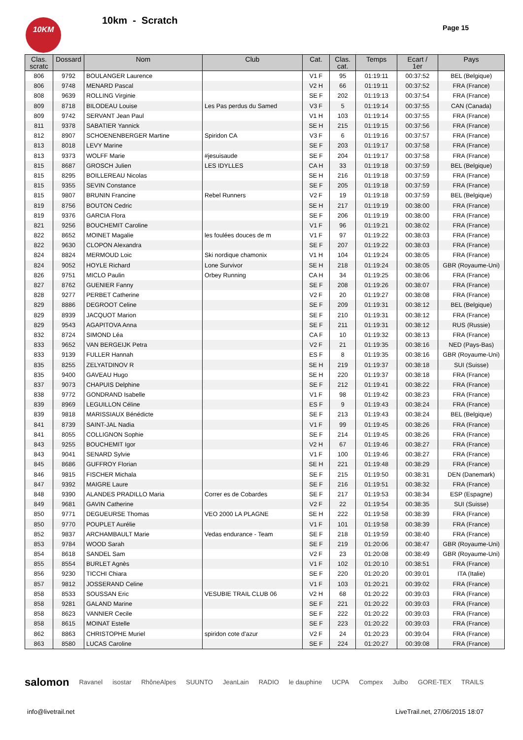10KM 10km - Scratch
Page 15
| Clas. scratc | Dossard | Nom | Club | Cat. | Clas. cat. | Temps | Ecart / 1er | Pays |
| --- | --- | --- | --- | --- | --- | --- | --- | --- |
| 806 | 9792 | BOULANGER Laurence | | V1 F | 95 | 01:19:11 | 00:37:52 | BEL (Belgique) |
| 806 | 9748 | MENARD Pascal | | V2 H | 66 | 01:19:11 | 00:37:52 | FRA (France) |
| 808 | 9639 | ROLLING Virginie | | SE F | 202 | 01:19:13 | 00:37:54 | FRA (France) |
| 809 | 8718 | BILODEAU Louise | Les Pas perdus du Samed | V3 F | 5 | 01:19:14 | 00:37:55 | CAN (Canada) |
| 809 | 9742 | SERVANT Jean Paul | | V1 H | 103 | 01:19:14 | 00:37:55 | FRA (France) |
| 811 | 9378 | SABATIER Yannick | | SE H | 215 | 01:19:15 | 00:37:56 | FRA (France) |
| 812 | 8907 | SCHOENENBERGER Martine | Spiridon CA | V3 F | 6 | 01:19:16 | 00:37:57 | FRA (France) |
| 813 | 8018 | LEVY Marine | | SE F | 203 | 01:19:17 | 00:37:58 | FRA (France) |
| 813 | 9373 | WOLFF Marie | #jesuisaude | SE F | 204 | 01:19:17 | 00:37:58 | FRA (France) |
| 815 | 8687 | GROSCH Julien | LES IDYLLES | CA H | 33 | 01:19:18 | 00:37:59 | BEL (Belgique) |
| 815 | 8295 | BOILLEREAU Nicolas | | SE H | 216 | 01:19:18 | 00:37:59 | FRA (France) |
| 815 | 9355 | SEVIN Constance | | SE F | 205 | 01:19:18 | 00:37:59 | FRA (France) |
| 815 | 9807 | BRUNIN Francine | Rebel Runners | V2 F | 19 | 01:19:18 | 00:37:59 | BEL (Belgique) |
| 819 | 8756 | BOUTON Cedric | | SE H | 217 | 01:19:19 | 00:38:00 | FRA (France) |
| 819 | 9376 | GARCIA Flora | | SE F | 206 | 01:19:19 | 00:38:00 | FRA (France) |
| 821 | 9256 | BOUCHEMIT Caroline | | V1 F | 96 | 01:19:21 | 00:38:02 | FRA (France) |
| 822 | 8652 | MOINET Magalie | les foulées douces de m | V1 F | 97 | 01:19:22 | 00:38:03 | FRA (France) |
| 822 | 9630 | CLOPON Alexandra | | SE F | 207 | 01:19:22 | 00:38:03 | FRA (France) |
| 824 | 8824 | MERMOUD Loic | Ski nordique chamonix | V1 H | 104 | 01:19:24 | 00:38:05 | FRA (France) |
| 824 | 9052 | HOYLE Richard | Lone Survivor | SE H | 218 | 01:19:24 | 00:38:05 | GBR (Royaume-Uni) |
| 826 | 9751 | MICLO Paulin | Orbey Running | CA H | 34 | 01:19:25 | 00:38:06 | FRA (France) |
| 827 | 8762 | GUENIER Fanny | | SE F | 208 | 01:19:26 | 00:38:07 | FRA (France) |
| 828 | 9277 | PERBET Catherine | | V2 F | 20 | 01:19:27 | 00:38:08 | FRA (France) |
| 829 | 8886 | DEGROOT Celine | | SE F | 209 | 01:19:31 | 00:38:12 | BEL (Belgique) |
| 829 | 8939 | JACQUOT Marion | | SE F | 210 | 01:19:31 | 00:38:12 | FRA (France) |
| 829 | 9543 | AGAPITOVA Anna | | SE F | 211 | 01:19:31 | 00:38:12 | RUS (Russie) |
| 832 | 8724 | SIMOND Léa | | CA F | 10 | 01:19:32 | 00:38:13 | FRA (France) |
| 833 | 9652 | VAN BERGEIJK Petra | | V2 F | 21 | 01:19:35 | 00:38:16 | NED (Pays-Bas) |
| 833 | 9139 | FULLER Hannah | | ES F | 8 | 01:19:35 | 00:38:16 | GBR (Royaume-Uni) |
| 835 | 8255 | ZELYATDINOV R | | SE H | 219 | 01:19:37 | 00:38:18 | SUI (Suisse) |
| 835 | 9400 | GAVEAU Hugo | | SE H | 220 | 01:19:37 | 00:38:18 | FRA (France) |
| 837 | 9073 | CHAPUIS Delphine | | SE F | 212 | 01:19:41 | 00:38:22 | FRA (France) |
| 838 | 9772 | GONDRAND Isabelle | | V1 F | 98 | 01:19:42 | 00:38:23 | FRA (France) |
| 839 | 8969 | LEGUILLON Céline | | ES F | 9 | 01:19:43 | 00:38:24 | FRA (France) |
| 839 | 9818 | MARISSIAUX Bénédicte | | SE F | 213 | 01:19:43 | 00:38:24 | BEL (Belgique) |
| 841 | 8739 | SAINT-JAL Nadia | | V1 F | 99 | 01:19:45 | 00:38:26 | FRA (France) |
| 841 | 8055 | COLLIGNON Sophie | | SE F | 214 | 01:19:45 | 00:38:26 | FRA (France) |
| 843 | 9255 | BOUCHEMIT Igor | | V2 H | 67 | 01:19:46 | 00:38:27 | FRA (France) |
| 843 | 9041 | SENARD Sylvie | | V1 F | 100 | 01:19:46 | 00:38:27 | FRA (France) |
| 845 | 8686 | GUFFROY Florian | | SE H | 221 | 01:19:48 | 00:38:29 | FRA (France) |
| 846 | 9815 | FISCHER Michala | | SE F | 215 | 01:19:50 | 00:38:31 | DEN (Danemark) |
| 847 | 9392 | MAIGRE Laure | | SE F | 216 | 01:19:51 | 00:38:32 | FRA (France) |
| 848 | 9390 | ALANDES PRADILLO Maria | Correr es de Cobardes | SE F | 217 | 01:19:53 | 00:38:34 | ESP (Espagne) |
| 849 | 9681 | GAVIN Catherine | | V2 F | 22 | 01:19:54 | 00:38:35 | SUI (Suisse) |
| 850 | 9771 | DEGUEURSE Thomas | VEO 2000 LA PLAGNE | SE H | 222 | 01:19:58 | 00:38:39 | FRA (France) |
| 850 | 9770 | POUPLET Aurélie | | V1 F | 101 | 01:19:58 | 00:38:39 | FRA (France) |
| 852 | 9837 | ARCHAMBAULT Marie | Vedas endurance - Team | SE F | 218 | 01:19:59 | 00:38:40 | FRA (France) |
| 853 | 9784 | WOOD Sarah | | SE F | 219 | 01:20:06 | 00:38:47 | GBR (Royaume-Uni) |
| 854 | 8618 | SANDEL Sam | | V2 F | 23 | 01:20:08 | 00:38:49 | GBR (Royaume-Uni) |
| 855 | 8554 | BURLET Agnès | | V1 F | 102 | 01:20:10 | 00:38:51 | FRA (France) |
| 856 | 9230 | TICCHI Chiara | | SE F | 220 | 01:20:20 | 00:39:01 | ITA (Italie) |
| 857 | 9812 | JOSSERAND Celine | | V1 F | 103 | 01:20:21 | 00:39:02 | FRA (France) |
| 858 | 8533 | SOUSSAN Eric | VESUBIE TRAIL CLUB 06 | V2 H | 68 | 01:20:22 | 00:39:03 | FRA (France) |
| 858 | 9281 | GALAND Marine | | SE F | 221 | 01:20:22 | 00:39:03 | FRA (France) |
| 858 | 8623 | VANNIER Cecile | | SE F | 222 | 01:20:22 | 00:39:03 | FRA (France) |
| 858 | 8615 | MOINAT Estelle | | SE F | 223 | 01:20:22 | 00:39:03 | FRA (France) |
| 862 | 8863 | CHRISTOPHE Muriel | spiridon cote d'azur | V2 F | 24 | 01:20:23 | 00:39:04 | FRA (France) |
| 863 | 8580 | LUCAS Caroline | | SE F | 224 | 01:20:27 | 00:39:08 | FRA (France) |
salomon Ravanel isostar RhôneAlpes SUUNTO JeanLain RADIO le dauphine UCPA Compex Julbo GORE-TEX TRAILS
info@livetrail.net
LiveTrail.net, 27/06/2015 18:07